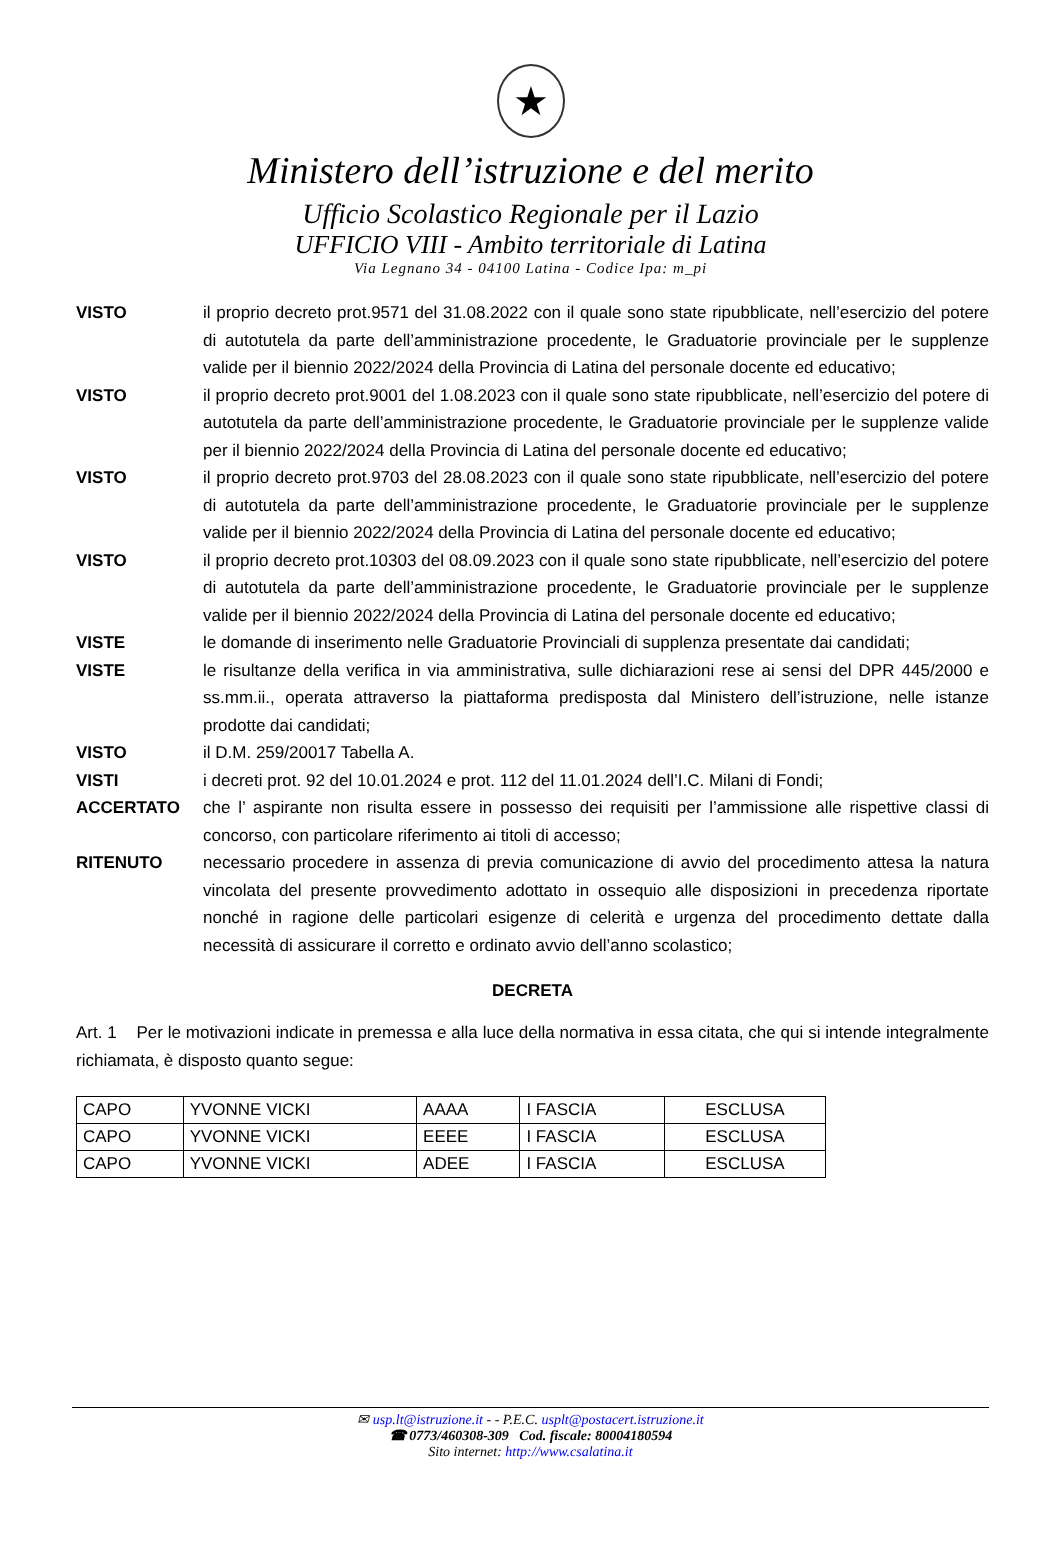★
Ministero dell’istruzione e del merito
Ufficio Scolastico Regionale per il Lazio
UFFICIO VIII - Ambito territoriale di Latina
Via Legnano 34 - 04100 Latina - Codice Ipa: m_pi
VISTO il proprio decreto prot.9571 del 31.08.2022 con il quale sono state ripubblicate, nell’esercizio del potere di autotutela da parte dell’amministrazione procedente, le Graduatorie provinciale per le supplenze valide per il biennio 2022/2024 della Provincia di Latina del personale docente ed educativo;
VISTO il proprio decreto prot.9001 del 1.08.2023 con il quale sono state ripubblicate, nell’esercizio del potere di autotutela da parte dell’amministrazione procedente, le Graduatorie provinciale per le supplenze valide per il biennio 2022/2024 della Provincia di Latina del personale docente ed educativo;
VISTO il proprio decreto prot.9703 del 28.08.2023 con il quale sono state ripubblicate, nell’esercizio del potere di autotutela da parte dell’amministrazione procedente, le Graduatorie provinciale per le supplenze valide per il biennio 2022/2024 della Provincia di Latina del personale docente ed educativo;
VISTO il proprio decreto prot.10303 del 08.09.2023 con il quale sono state ripubblicate, nell’esercizio del potere di autotutela da parte dell’amministrazione procedente, le Graduatorie provinciale per le supplenze valide per il biennio 2022/2024 della Provincia di Latina del personale docente ed educativo;
VISTE le domande di inserimento nelle Graduatorie Provinciali di supplenza presentate dai candidati;
VISTE le risultanze della verifica in via amministrativa, sulle dichiarazioni rese ai sensi del DPR 445/2000 e ss.mm.ii., operata attraverso la piattaforma predisposta dal Ministero dell’istruzione, nelle istanze prodotte dai candidati;
VISTO il D.M. 259/20017 Tabella A.
VISTI i decreti prot. 92 del 10.01.2024 e prot. 112 del 11.01.2024 dell’I.C. Milani di Fondi;
ACCERTATO che l’ aspirante non risulta essere in possesso dei requisiti per l’ammissione alle rispettive classi di concorso, con particolare riferimento ai titoli di accesso;
RITENUTO necessario procedere in assenza di previa comunicazione di avvio del procedimento attesa la natura vincolata del presente provvedimento adottato in ossequio alle disposizioni in precedenza riportate nonché in ragione delle particolari esigenze di celerità e urgenza del procedimento dettate dalla necessità di assicurare il corretto e ordinato avvio dell’anno scolastico;
DECRETA
Art. 1 Per le motivazioni indicate in premessa e alla luce della normativa in essa citata, che qui si intende integralmente richiamata, è disposto quanto segue:
| CAPO | YVONNE VICKI | AAAA | I FASCIA | ESCLUSA |
| CAPO | YVONNE VICKI | EEEE | I FASCIA | ESCLUSA |
| CAPO | YVONNE VICKI | ADEE | I FASCIA | ESCLUSA |
✉ usp.lt@istruzione.it - - P.E.C. usplt@postacert.istruzione.it
☎ 0773/460308-309 Cod. fiscale: 80004180594
Sito internet: http://www.csalatina.it